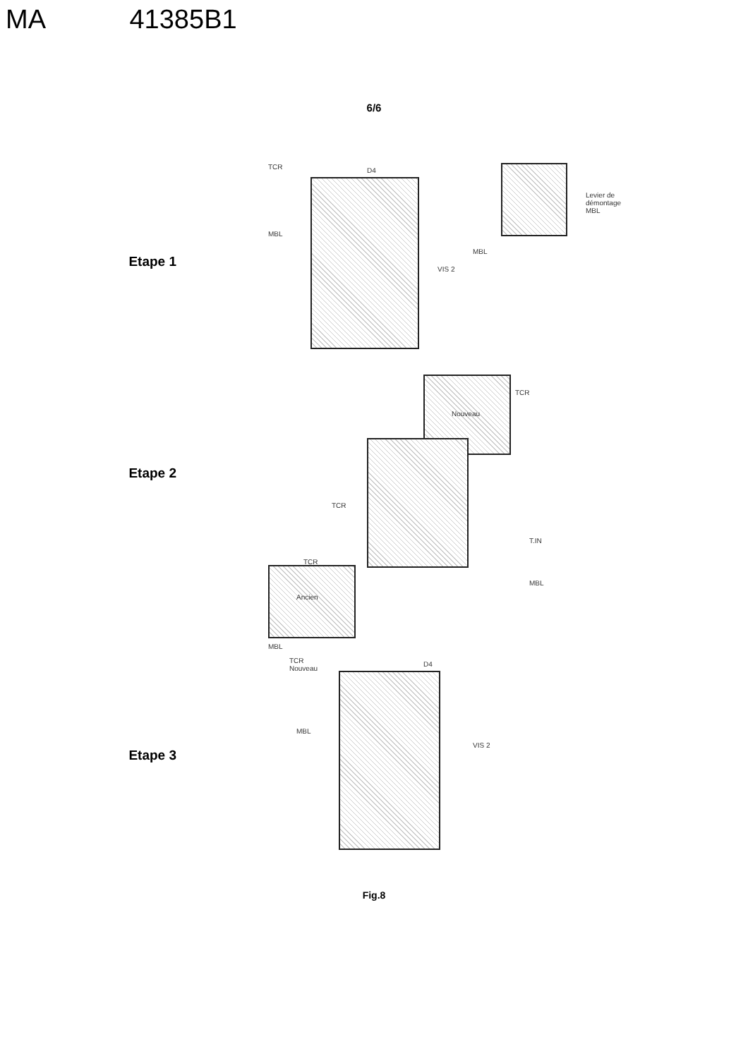MA 41385B1
6/6
Etape 1
TCR D4
MBL
VIS 2
Levier de
démontage MBL
MBL
Etape 2
TCR
Nouveau
TCR
TCR
T.IN
MBL
Ancien
MBL
Etape 3
TCR
Nouveau
D4
MBL
VIS 2
Fig.8